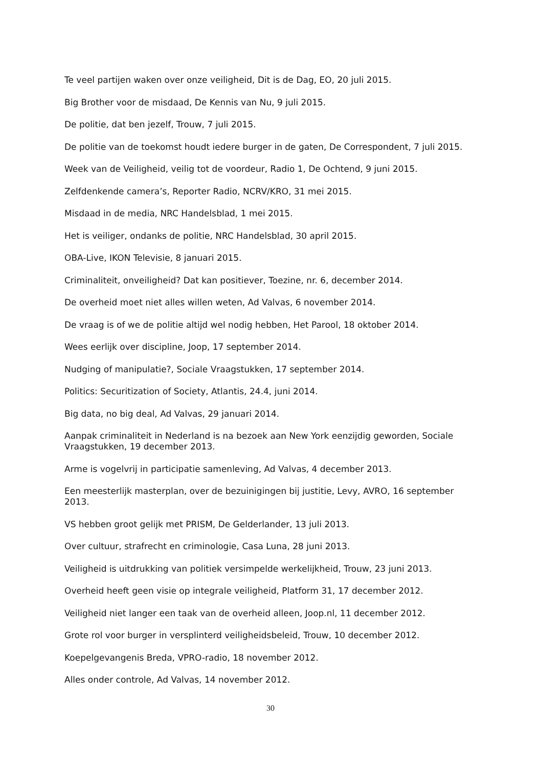Te veel partijen waken over onze veiligheid, Dit is de Dag, EO, 20 juli 2015.
Big Brother voor de misdaad, De Kennis van Nu, 9 juli 2015.
De politie, dat ben jezelf, Trouw, 7 juli 2015.
De politie van de toekomst houdt iedere burger in de gaten, De Correspondent, 7 juli 2015.
Week van de Veiligheid, veilig tot de voordeur, Radio 1, De Ochtend, 9 juni 2015.
Zelfdenkende camera’s, Reporter Radio, NCRV/KRO, 31 mei 2015.
Misdaad in de media, NRC Handelsblad, 1 mei 2015.
Het is veiliger, ondanks de politie, NRC Handelsblad, 30 april 2015.
OBA-Live, IKON Televisie, 8 januari 2015.
Criminaliteit, onveiligheid? Dat kan positiever, Toezine, nr. 6, december 2014.
De overheid moet niet alles willen weten, Ad Valvas, 6 november 2014.
De vraag is of we de politie altijd wel nodig hebben, Het Parool, 18 oktober 2014.
Wees eerlijk over discipline, Joop, 17 september 2014.
Nudging of manipulatie?, Sociale Vraagstukken, 17 september 2014.
Politics: Securitization of Society, Atlantis, 24.4, juni 2014.
Big data, no big deal, Ad Valvas, 29 januari 2014.
Aanpak criminaliteit in Nederland is na bezoek aan New York eenzijdig geworden, Sociale Vraagstukken, 19 december 2013.
Arme is vogelvrij in participatie samenleving, Ad Valvas, 4 december 2013.
Een meesterlijk masterplan, over de bezuinigingen bij justitie, Levy, AVRO, 16 september 2013.
VS hebben groot gelijk met PRISM, De Gelderlander, 13 juli 2013.
Over cultuur, strafrecht en criminologie, Casa Luna, 28 juni 2013.
Veiligheid is uitdrukking van politiek versimpelde werkelijkheid, Trouw, 23 juni 2013.
Overheid heeft geen visie op integrale veiligheid, Platform 31, 17 december 2012.
Veiligheid niet langer een taak van de overheid alleen, Joop.nl, 11 december 2012.
Grote rol voor burger in versplinterd veiligheidsbeleid, Trouw, 10 december 2012.
Koepelgevangenis Breda, VPRO-radio, 18 november 2012.
Alles onder controle, Ad Valvas, 14 november 2012.
30